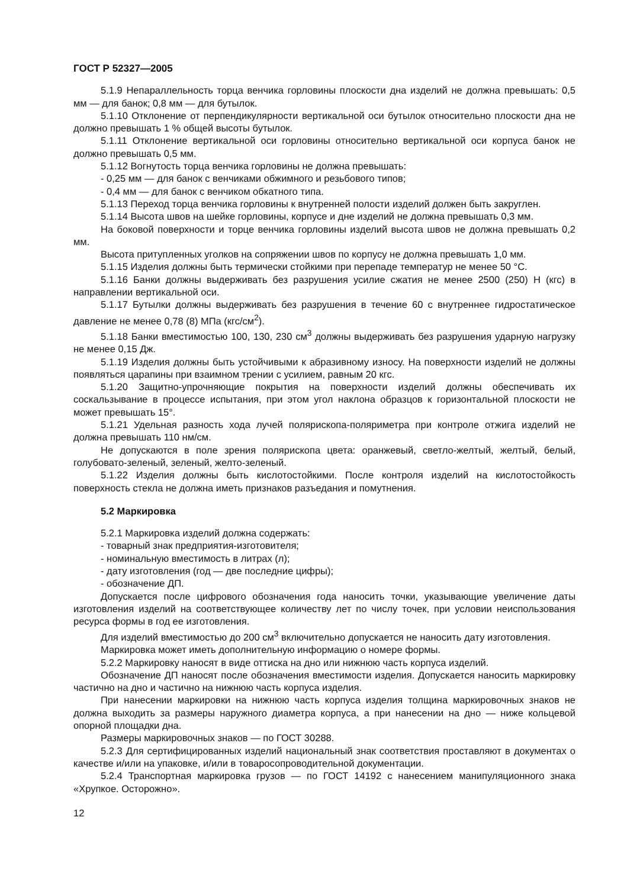ГОСТ Р 52327—2005
5.1.9 Непараллельность торца венчика горловины плоскости дна изделий не должна превышать: 0,5 мм — для банок; 0,8 мм — для бутылок.
5.1.10 Отклонение от перпендикулярности вертикальной оси бутылок относительно плоскости дна не должно превышать 1 % общей высоты бутылок.
5.1.11 Отклонение вертикальной оси горловины относительно вертикальной оси корпуса банок не должно превышать 0,5 мм.
5.1.12 Вогнутость торца венчика горловины не должна превышать:
- 0,25 мм — для банок с венчиками обжимного и резьбового типов;
- 0,4 мм — для банок с венчиком обкатного типа.
5.1.13 Переход торца венчика горловины к внутренней полости изделий должен быть закруглен.
5.1.14 Высота швов на шейке горловины, корпусе и дне изделий не должна превышать 0,3 мм.
На боковой поверхности и торце венчика горловины изделий высота швов не должна превышать 0,2 мм.
Высота притупленных уголков на сопряжении швов по корпусу не должна превышать 1,0 мм.
5.1.15 Изделия должны быть термически стойкими при перепаде температур не менее 50 °С.
5.1.16 Банки должны выдерживать без разрушения усилие сжатия не менее 2500 (250) Н (кгс) в направлении вертикальной оси.
5.1.17 Бутылки должны выдерживать без разрушения в течение 60 с внутреннее гидростатическое давление не менее 0,78 (8) МПа (кгс/см<sup>2</sup>).
5.1.18 Банки вместимостью 100, 130, 230 см<sup>3</sup> должны выдерживать без разрушения ударную нагрузку не менее 0,15 Дж.
5.1.19 Изделия должны быть устойчивыми к абразивному износу. На поверхности изделий не должны появляться царапины при взаимном трении с усилием, равным 20 кгс.
5.1.20 Защитно-упрочняющие покрытия на поверхности изделий должны обеспечивать их соскальзывание в процессе испытания, при этом угол наклона образцов к горизонтальной плоскости не может превышать 15°.
5.1.21 Удельная разность хода лучей полярископа-поляриметра при контроле отжига изделий не должна превышать 110 нм/см.
Не допускаются в поле зрения полярископа цвета: оранжевый, светло-желтый, желтый, белый, голубовато-зеленый, зеленый, желто-зеленый.
5.1.22 Изделия должны быть кислотостойкими. После контроля изделий на кислотостойкость поверхность стекла не должна иметь признаков разъедания и помутнения.
5.2 Маркировка
5.2.1 Маркировка изделий должна содержать:
- товарный знак предприятия-изготовителя;
- номинальную вместимость в литрах (л);
- дату изготовления (год — две последние цифры);
- обозначение ДП.
Допускается после цифрового обозначения года наносить точки, указывающие увеличение даты изготовления изделий на соответствующее количеству лет по числу точек, при условии неиспользования ресурса формы в год ее изготовления.
Для изделий вместимостью до 200 см<sup>3</sup> включительно допускается не наносить дату изготовления.
Маркировка может иметь дополнительную информацию о номере формы.
5.2.2 Маркировку наносят в виде оттиска на дно или нижнюю часть корпуса изделий.
Обозначение ДП наносят после обозначения вместимости изделия. Допускается наносить маркировку частично на дно и частично на нижнюю часть корпуса изделия.
При нанесении маркировки на нижнюю часть корпуса изделия толщина маркировочных знаков не должна выходить за размеры наружного диаметра корпуса, а при нанесении на дно — ниже кольцевой опорной площадки дна.
Размеры маркировочных знаков — по ГОСТ 30288.
5.2.3 Для сертифицированных изделий национальный знак соответствия проставляют в документах о качестве и/или на упаковке, и/или в товаросопроводительной документации.
5.2.4 Транспортная маркировка грузов — по ГОСТ 14192 с нанесением манипуляционного знака «Хрупкое. Осторожно».
12